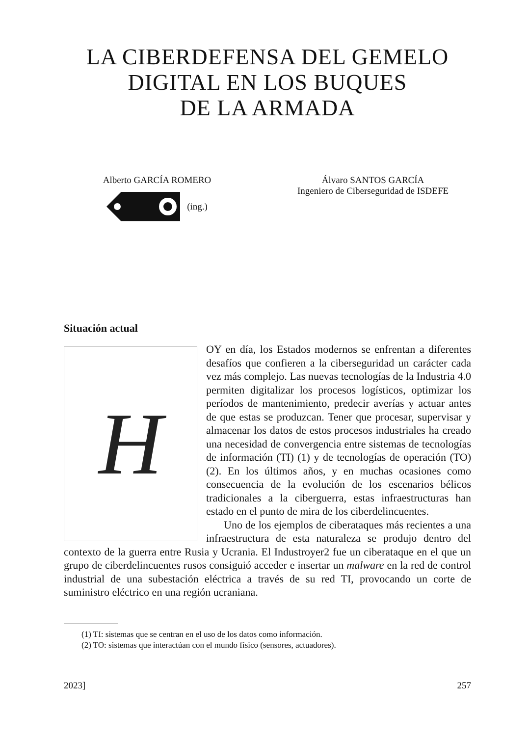LA CIBERDEFENSA DEL GEMELO
DIGITAL EN LOS BUQUES
DE LA ARMADA
Alberto GARCÍA ROMERO
(ing.)
Álvaro SANTOS GARCÍA
Ingeniero de Ciberseguridad de ISDEFE
Situación actual
H
OY en día, los Estados modernos se enfrentan a diferentes desafíos que confieren a la ciberseguridad un carácter cada vez más complejo. Las nuevas tecnologías de la Industria 4.0 permiten digitalizar los procesos logísticos, optimizar los períodos de mantenimiento, predecir averías y actuar antes de que estas se produzcan. Tener que procesar, supervisar y almacenar los datos de estos procesos industriales ha creado una necesidad de convergencia entre sistemas de tecnologías de información (TI) (1) y de tecnologías de operación (TO) (2). En los últimos años, y en muchas ocasiones como consecuencia de la evolución de los escenarios bélicos tradicionales a la ciberguerra, estas infraestructuras han estado en el punto de mira de los ciberdelincuentes.
Uno de los ejemplos de ciberataques más recientes a una infraestructura de esta naturaleza se produjo dentro del contexto de la guerra entre Rusia y Ucrania. El Industroyer2 fue un ciberataque en el que un grupo de ciberdelincuentes rusos consiguió acceder e insertar un malware en la red de control industrial de una subestación eléctrica a través de su red TI, provocando un corte de suministro eléctrico en una región ucraniana.
(1) TI: sistemas que se centran en el uso de los datos como información.
(2) TO: sistemas que interactúan con el mundo físico (sensores, actuadores).
2023] 257